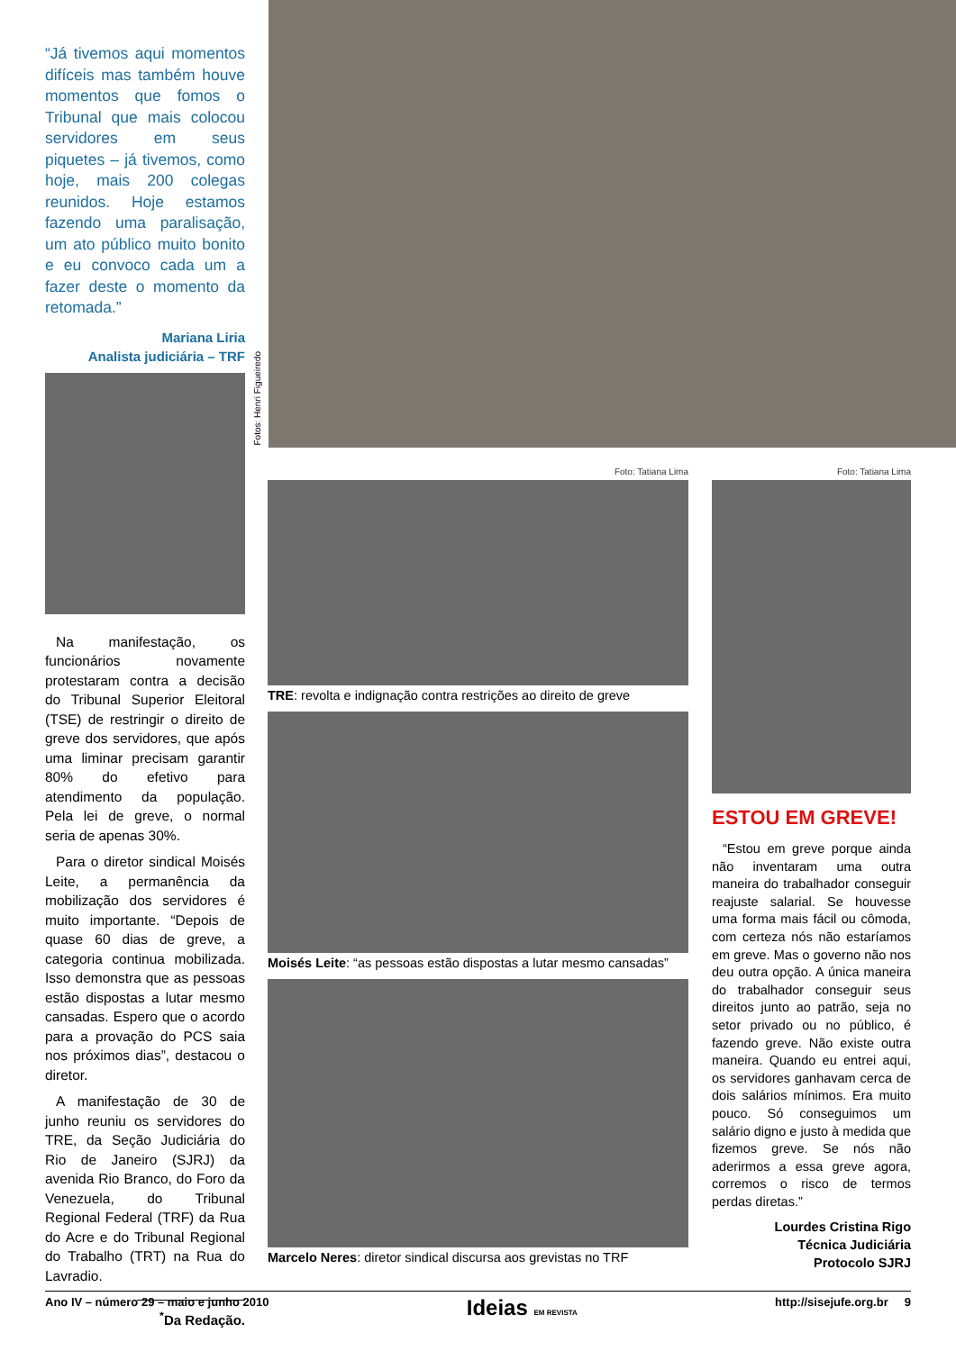Fotos: Henri Figueiredo
“Já tivemos aqui momentos difíceis mas também houve momentos que fomos o Tribunal que mais colocou servidores em seus piquetes – já tivemos, como hoje, mais 200 colegas reunidos. Hoje estamos fazendo uma paralisação, um ato público muito bonito e eu convoco cada um a fazer deste o momento da retomada.”
Mariana Liria
Analista judiciária – TRF
Na manifestação, os funcionários novamente protestaram contra a decisão do Tribunal Superior Eleitoral (TSE) de restringir o direito de greve dos servidores, que após uma liminar precisam garantir 80% do efetivo para atendimento da população. Pela lei de greve, o normal seria de apenas 30%.
Para o diretor sindical Moisés Leite, a permanência da mobilização dos servidores é muito importante. “Depois de quase 60 dias de greve, a categoria continua mobilizada. Isso demonstra que as pessoas estão dispostas a lutar mesmo cansadas. Espero que o acordo para a provação do PCS saia nos próximos dias”, destacou o diretor.
A manifestação de 30 de junho reuniu os servidores do TRE, da Seção Judiciária do Rio de Janeiro (SJRJ) da avenida Rio Branco, do Foro da Venezuela, do Tribunal Regional Federal (TRF) da Rua do Acre e do Tribunal Regional do Trabalho (TRT) na Rua do Lavradio.
<sup>*</sup> Da Redação.
Foto: Tatiana Lima
TRE: revolta e indignação contra restrições ao direito de greve
Moisés Leite: “as pessoas estão dispostas a lutar mesmo cansadas”
Marcelo Neres: diretor sindical discursa aos grevistas no TRF
Foto: Tatiana Lima
ESTOU EM GREVE!
“Estou em greve porque ainda não inventaram uma outra maneira do trabalhador conseguir reajuste salarial. Se houvesse uma forma mais fácil ou cômoda, com certeza nós não estaríamos em greve. Mas o governo não nos deu outra opção. A única maneira do trabalhador conseguir seus direitos junto ao patrão, seja no setor privado ou no público, é fazendo greve. Não existe outra maneira. Quando eu entrei aqui, os servidores ganhavam cerca de dois salários mínimos. Era muito pouco. Só conseguimos um salário digno e justo à medida que fizemos greve. Se nós não aderirmos a essa greve agora, corremos o risco de termos perdas diretas.”
Lourdes Cristina Rigo
Técnica Judiciária
Protocolo SJRJ
Ano IV – número 29 – maio e junho 2010 Ideias EM REVISTA http://sisejufe.org.br 9